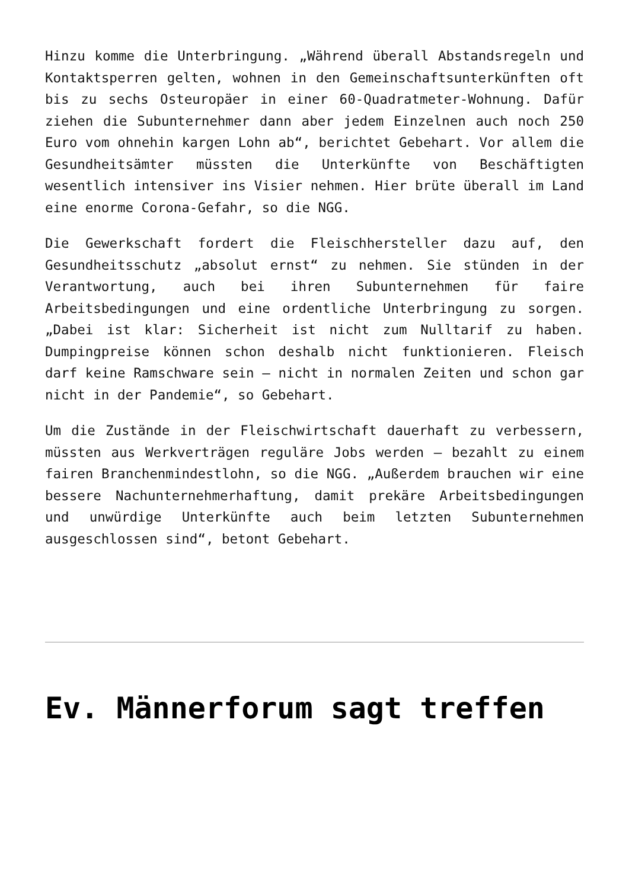Hinzu komme die Unterbringung. „Während überall Abstandsregeln und Kontaktsperren gelten, wohnen in den Gemeinschaftsunterkünften oft bis zu sechs Osteuropäer in einer 60-Quadratmeter-Wohnung. Dafür ziehen die Subunternehmer dann aber jedem Einzelnen auch noch 250 Euro vom ohnehin kargen Lohn ab“, berichtet Gebehart. Vor allem die Gesundheitsämter müssten die Unterkünfte von Beschäftigten wesentlich intensiver ins Visier nehmen. Hier brüte überall im Land eine enorme Corona-Gefahr, so die NGG.
Die Gewerkschaft fordert die Fleischhersteller dazu auf, den Gesundheitsschutz „absolut ernst“ zu nehmen. Sie stünden in der Verantwortung, auch bei ihren Subunternehmen für faire Arbeitsbedingungen und eine ordentliche Unterbringung zu sorgen. „Dabei ist klar: Sicherheit ist nicht zum Nulltarif zu haben. Dumpingpreise können schon deshalb nicht funktionieren. Fleisch darf keine Ramschware sein – nicht in normalen Zeiten und schon gar nicht in der Pandemie“, so Gebehart.
Um die Zustände in der Fleischwirtschaft dauerhaft zu verbessern, müssten aus Werkverträgen reguläre Jobs werden – bezahlt zu einem fairen Branchenmindestlohn, so die NGG. „Außerdem brauchen wir eine bessere Nachunternehmerhaftung, damit prekäre Arbeitsbedingungen und unwürdige Unterkünfte auch beim letzten Subunternehmen ausgeschlossen sind“, betont Gebehart.
Ev. Männerforum sagt treffen